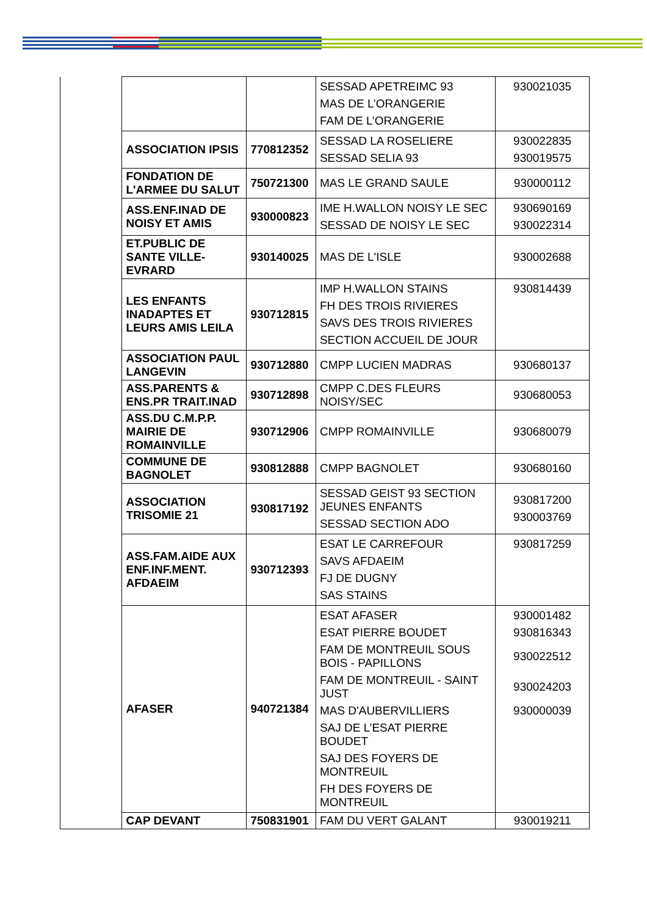| | | | SESSAD APETREIMC 93 MAS DE L’ORANGERIE FAM DE L’ORANGERIE | 930021035 |
| | ASSOCIATION IPSIS | 770812352 | SESSAD LA ROSELIERE SESSAD SELIA 93 | 930022835 930019575 |
| | FONDATION DE L'ARMEE DU SALUT | 750721300 | MAS LE GRAND SAULE | 930000112 |
| | ASS.ENF.INAD DE NOISY ET AMIS | 930000823 | IME H.WALLON NOISY LE SEC SESSAD DE NOISY LE SEC | 930690169 930022314 |
| | ET.PUBLIC DE SANTE VILLE-EVRARD | 930140025 | MAS DE L'ISLE | 930002688 |
| | LES ENFANTS INADAPTES ET LEURS AMIS LEILA | 930712815 | IMP H.WALLON STAINS FH DES TROIS RIVIERES SAVS DES TROIS RIVIERES SECTION ACCUEIL DE JOUR | 930814439 |
| | ASSOCIATION PAUL LANGEVIN | 930712880 | CMPP LUCIEN MADRAS | 930680137 |
| | ASS.PARENTS & ENS.PR TRAIT.INAD | 930712898 | CMPP C.DES FLEURS NOISY/SEC | 930680053 |
| | ASS.DU C.M.P.P. MAIRIE DE ROMAINVILLE | 930712906 | CMPP ROMAINVILLE | 930680079 |
| | COMMUNE DE BAGNOLET | 930812888 | CMPP BAGNOLET | 930680160 |
| | ASSOCIATION TRISOMIE 21 | 930817192 | SESSAD GEIST 93 SECTION JEUNES ENFANTS SESSAD SECTION ADO | 930817200 930003769 |
| | ASS.FAM.AIDE AUX ENF.INF.MENT. AFDAEIM | 930712393 | ESAT LE CARREFOUR SAVS AFDAEIM FJ DE DUGNY SAS STAINS | 930817259 |
| | AFASER | 940721384 | ESAT AFASER ESAT PIERRE BOUDET FAM DE MONTREUIL SOUS BOIS - PAPILLONS FAM DE MONTREUIL - SAINT JUST MAS D'AUBERVILLIERS SAJ DE L’ESAT PIERRE BOUDET SAJ DES FOYERS DE MONTREUIL FH DES FOYERS DE MONTREUIL | 930001482 930816343 930022512 930024203 930000039 |
| | CAP DEVANT | 750831901 | FAM DU VERT GALANT | 930019211 |